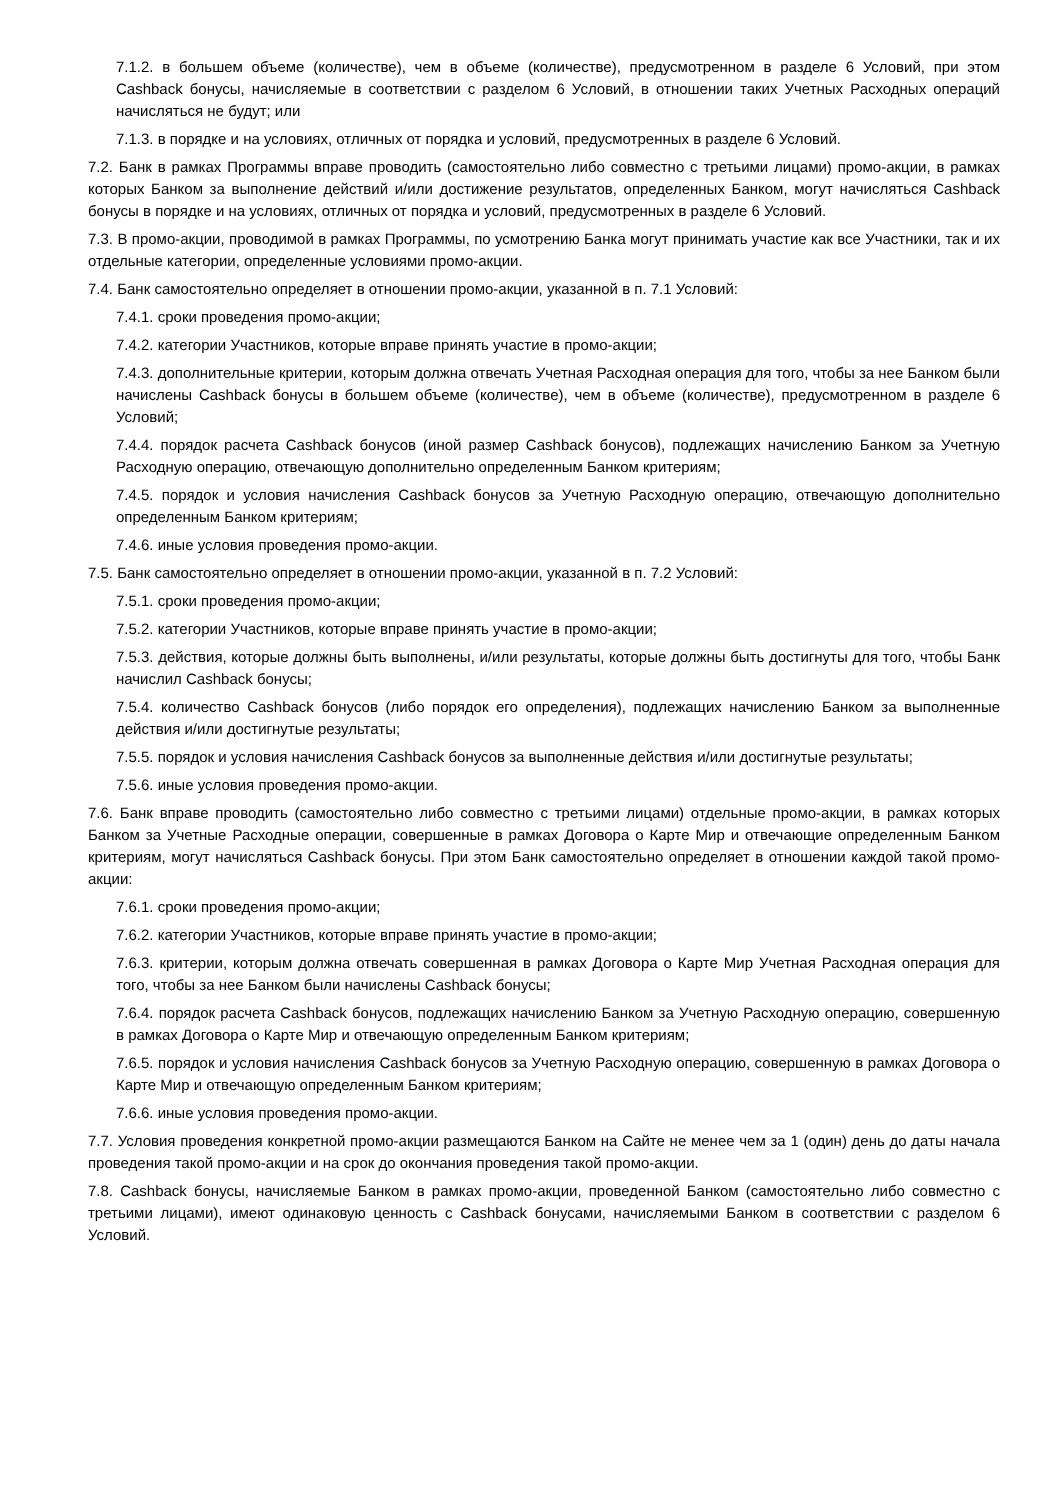7.1.2. в большем объеме (количестве), чем в объеме (количестве), предусмотренном в разделе 6 Условий, при этом Cashback бонусы, начисляемые в соответствии с разделом 6 Условий, в отношении таких Учетных Расходных операций начисляться не будут; или
7.1.3. в порядке и на условиях, отличных от порядка и условий, предусмотренных в разделе 6 Условий.
7.2. Банк в рамках Программы вправе проводить (самостоятельно либо совместно с третьими лицами) промо-акции, в рамках которых Банком за выполнение действий и/или достижение результатов, определенных Банком, могут начисляться Cashback бонусы в порядке и на условиях, отличных от порядка и условий, предусмотренных в разделе 6 Условий.
7.3. В промо-акции, проводимой в рамках Программы, по усмотрению Банка могут принимать участие как все Участники, так и их отдельные категории, определенные условиями промо-акции.
7.4. Банк самостоятельно определяет в отношении промо-акции, указанной в п. 7.1 Условий:
7.4.1. сроки проведения промо-акции;
7.4.2. категории Участников, которые вправе принять участие в промо-акции;
7.4.3. дополнительные критерии, которым должна отвечать Учетная Расходная операция для того, чтобы за нее Банком были начислены Cashback бонусы в большем объеме (количестве), чем в объеме (количестве), предусмотренном в разделе 6 Условий;
7.4.4. порядок расчета Cashback бонусов (иной размер Cashback бонусов), подлежащих начислению Банком за Учетную Расходную операцию, отвечающую дополнительно определенным Банком критериям;
7.4.5. порядок и условия начисления Cashback бонусов за Учетную Расходную операцию, отвечающую дополнительно определенным Банком критериям;
7.4.6. иные условия проведения промо-акции.
7.5. Банк самостоятельно определяет в отношении промо-акции, указанной в п. 7.2 Условий:
7.5.1. сроки проведения промо-акции;
7.5.2. категории Участников, которые вправе принять участие в промо-акции;
7.5.3. действия, которые должны быть выполнены, и/или результаты, которые должны быть достигнуты для того, чтобы Банк начислил Cashback бонусы;
7.5.4. количество Cashback бонусов (либо порядок его определения), подлежащих начислению Банком за выполненные действия и/или достигнутые результаты;
7.5.5. порядок и условия начисления Cashback бонусов за выполненные действия и/или достигнутые результаты;
7.5.6. иные условия проведения промо-акции.
7.6. Банк вправе проводить (самостоятельно либо совместно с третьими лицами) отдельные промо-акции, в рамках которых Банком за Учетные Расходные операции, совершенные в рамках Договора о Карте Мир и отвечающие определенным Банком критериям, могут начисляться Cashback бонусы. При этом Банк самостоятельно определяет в отношении каждой такой промо-акции:
7.6.1. сроки проведения промо-акции;
7.6.2. категории Участников, которые вправе принять участие в промо-акции;
7.6.3. критерии, которым должна отвечать совершенная в рамках Договора о Карте Мир Учетная Расходная операция для того, чтобы за нее Банком были начислены Cashback бонусы;
7.6.4. порядок расчета Cashback бонусов, подлежащих начислению Банком за Учетную Расходную операцию, совершенную в рамках Договора о Карте Мир и отвечающую определенным Банком критериям;
7.6.5. порядок и условия начисления Cashback бонусов за Учетную Расходную операцию, совершенную в рамках Договора о Карте Мир и отвечающую определенным Банком критериям;
7.6.6. иные условия проведения промо-акции.
7.7. Условия проведения конкретной промо-акции размещаются Банком на Сайте не менее чем за 1 (один) день до даты начала проведения такой промо-акции и на срок до окончания проведения такой промо-акции.
7.8. Cashback бонусы, начисляемые Банком в рамках промо-акции, проведенной Банком (самостоятельно либо совместно с третьими лицами), имеют одинаковую ценность с Cashback бонусами, начисляемыми Банком в соответствии с разделом 6 Условий.